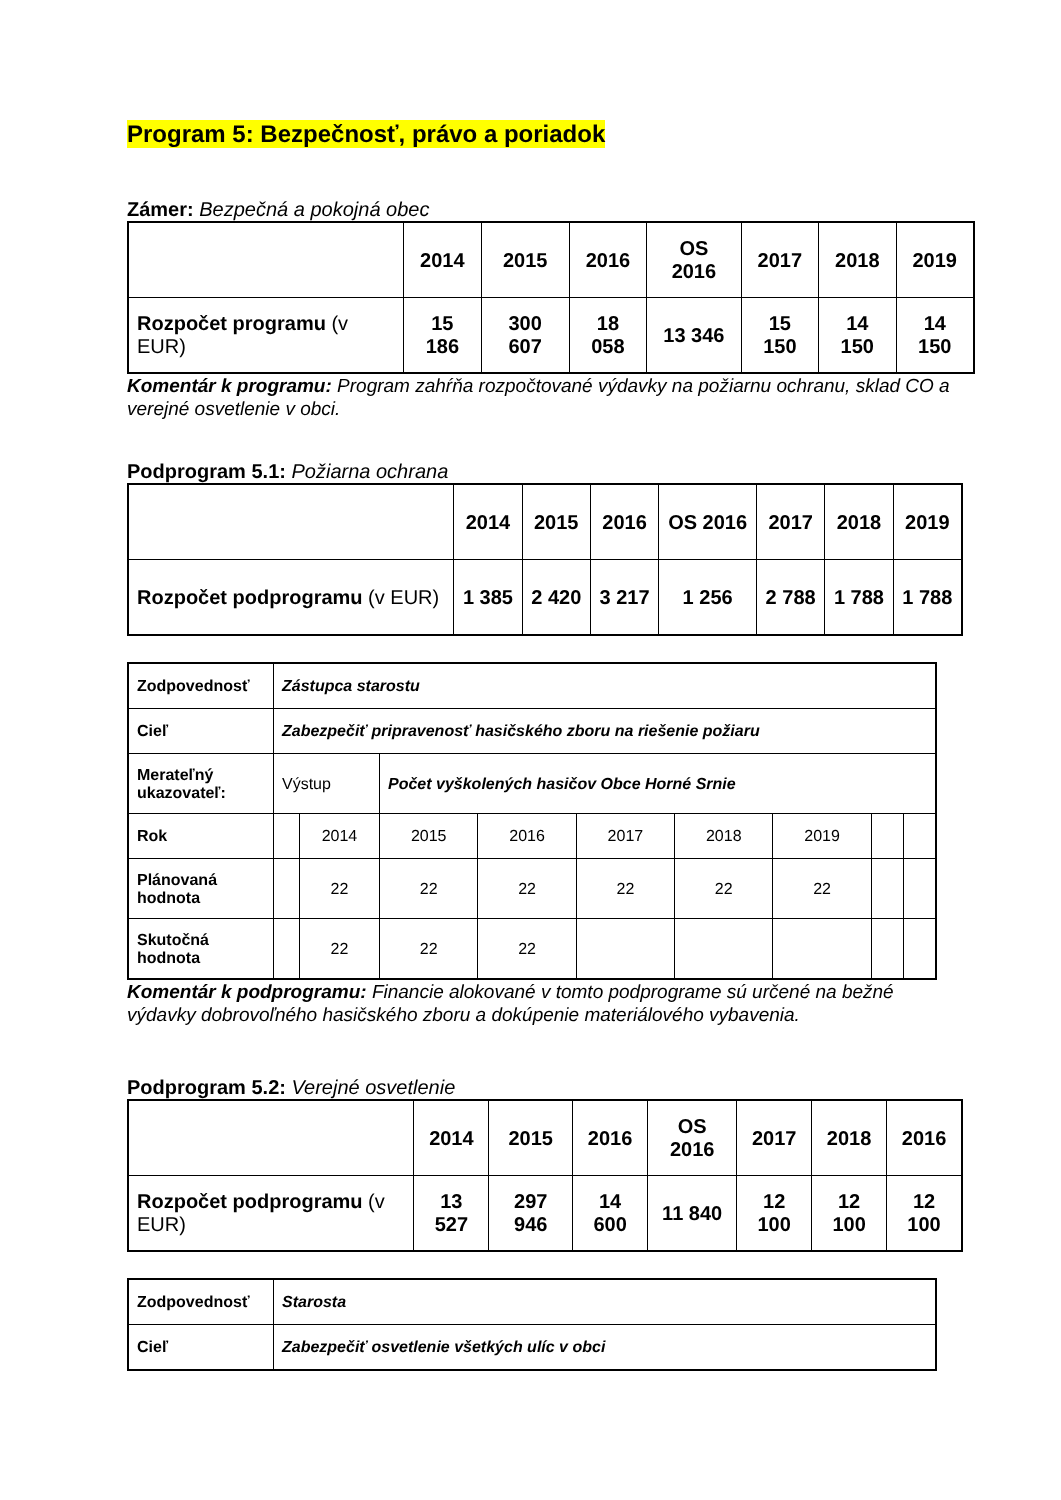Program 5: Bezpečnosť, právo a poriadok
Zámer: Bezpečná a pokojná obec
| | 2014 | 2015 | 2016 | OS 2016 | 2017 | 2018 | 2019 |
| Rozpočet programu (v EUR) | 15 186 | 300 607 | 18 058 | 13 346 | 15 150 | 14 150 | 14 150 |
Komentár k programu: Program zahŕňa rozpočtované výdavky na požiarnu ochranu, sklad CO a verejné osvetlenie v obci.
Podprogram 5.1: Požiarna ochrana
| | 2014 | 2015 | 2016 | OS 2016 | 2017 | 2018 | 2019 |
| Rozpočet podprogramu (v EUR) | 1 385 | 2 420 | 3 217 | 1 256 | 2 788 | 1 788 | 1 788 |
| Zodpovednosť | Zástupca starostu | | | | | | | | |
| Cieľ | Zabezpečiť pripravenosť hasičského zboru na riešenie požiaru | | | | | | | | |
| Merateľný ukazovateľ: | Výstup | | Počet vyškolených hasičov Obce Horné Srnie | | | | | | |
| Rok | | 2014 | 2015 | 2016 | 2017 | 2018 | 2019 | | |
| Plánovaná hodnota | | 22 | 22 | 22 | 22 | 22 | 22 | | |
| Skutočná hodnota | | 22 | 22 | 22 | | | | | |
Komentár k podprogramu: Financie alokované v tomto podprograme sú určené na bežné výdavky dobrovoľného hasičského zboru a dokúpenie materiálového vybavenia.
Podprogram 5.2: Verejné osvetlenie
| | 2014 | 2015 | 2016 | OS 2016 | 2017 | 2018 | 2016 |
| Rozpočet podprogramu (v EUR) | 13 527 | 297 946 | 14 600 | 11 840 | 12 100 | 12 100 | 12 100 |
| Zodpovednosť | Starosta |
| Cieľ | Zabezpečiť osvetlenie všetkých ulíc v obci |